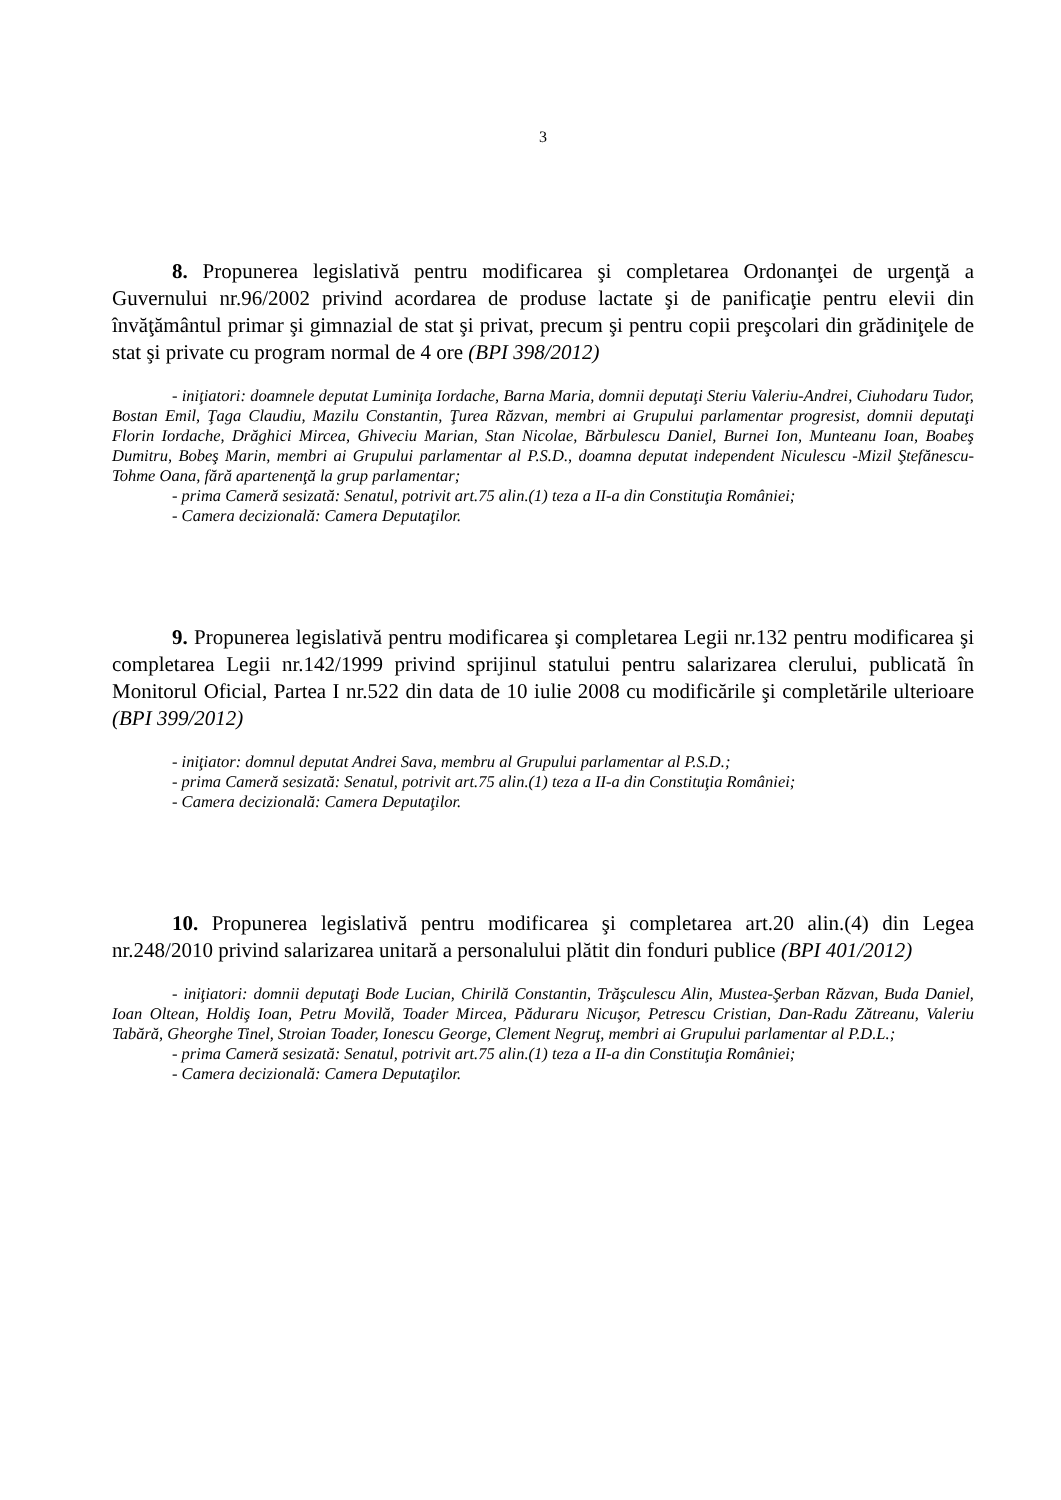3
8. Propunerea legislativă pentru modificarea şi completarea Ordonanţei de urgenţă a Guvernului nr.96/2002 privind acordarea de produse lactate şi de panificaţie pentru elevii din învăţământul primar şi gimnazial de stat şi privat, precum şi pentru copii preşcolari din grădiniţele de stat şi private cu program normal de 4 ore (BPI 398/2012)
- iniţiatori: doamnele deputat Luminiţa Iordache, Barna Maria, domnii deputaţi Steriu Valeriu-Andrei, Ciuhodaru Tudor, Bostan Emil, Ţaga Claudiu, Mazilu Constantin, Ţurea Răzvan, membri ai Grupului parlamentar progresist, domnii deputaţi Florin Iordache, Drăghici Mircea, Ghiveciu Marian, Stan Nicolae, Bărbulescu Daniel, Burnei Ion, Munteanu Ioan, Boabeş Dumitru, Bobeş Marin, membri ai Grupului parlamentar al P.S.D., doamna deputat independent Niculescu -Mizil Ştefănescu-Tohme Oana, fără apartenenţă la grup parlamentar;
- prima Cameră sesizată: Senatul, potrivit art.75 alin.(1) teza a II-a din Constituţia României;
- Camera decizională: Camera Deputaţilor.
9. Propunerea legislativă pentru modificarea şi completarea Legii nr.132 pentru modificarea şi completarea Legii nr.142/1999 privind sprijinul statului pentru salarizarea clerului, publicată în Monitorul Oficial, Partea I nr.522 din data de 10 iulie 2008 cu modificările şi completările ulterioare (BPI 399/2012)
- iniţiator: domnul deputat Andrei Sava, membru al Grupului parlamentar al P.S.D.;
- prima Cameră sesizată: Senatul, potrivit art.75 alin.(1) teza a II-a din Constituţia României;
- Camera decizională: Camera Deputaţilor.
10. Propunerea legislativă pentru modificarea şi completarea art.20 alin.(4) din Legea nr.248/2010 privind salarizarea unitară a personalului plătit din fonduri publice (BPI 401/2012)
- iniţiatori: domnii deputaţi Bode Lucian, Chirilă Constantin, Trăşculescu Alin, Mustea-Şerban Răzvan, Buda Daniel, Ioan Oltean, Holdiş Ioan, Petru Movilă, Toader Mircea, Păduraru Nicuşor, Petrescu Cristian, Dan-Radu Zătreanu, Valeriu Tabără, Gheorghe Tinel, Stroian Toader, Ionescu George, Clement Negruţ, membri ai Grupului parlamentar al P.D.L.;
- prima Cameră sesizată: Senatul, potrivit art.75 alin.(1) teza a II-a din Constituţia României;
- Camera decizională: Camera Deputaţilor.